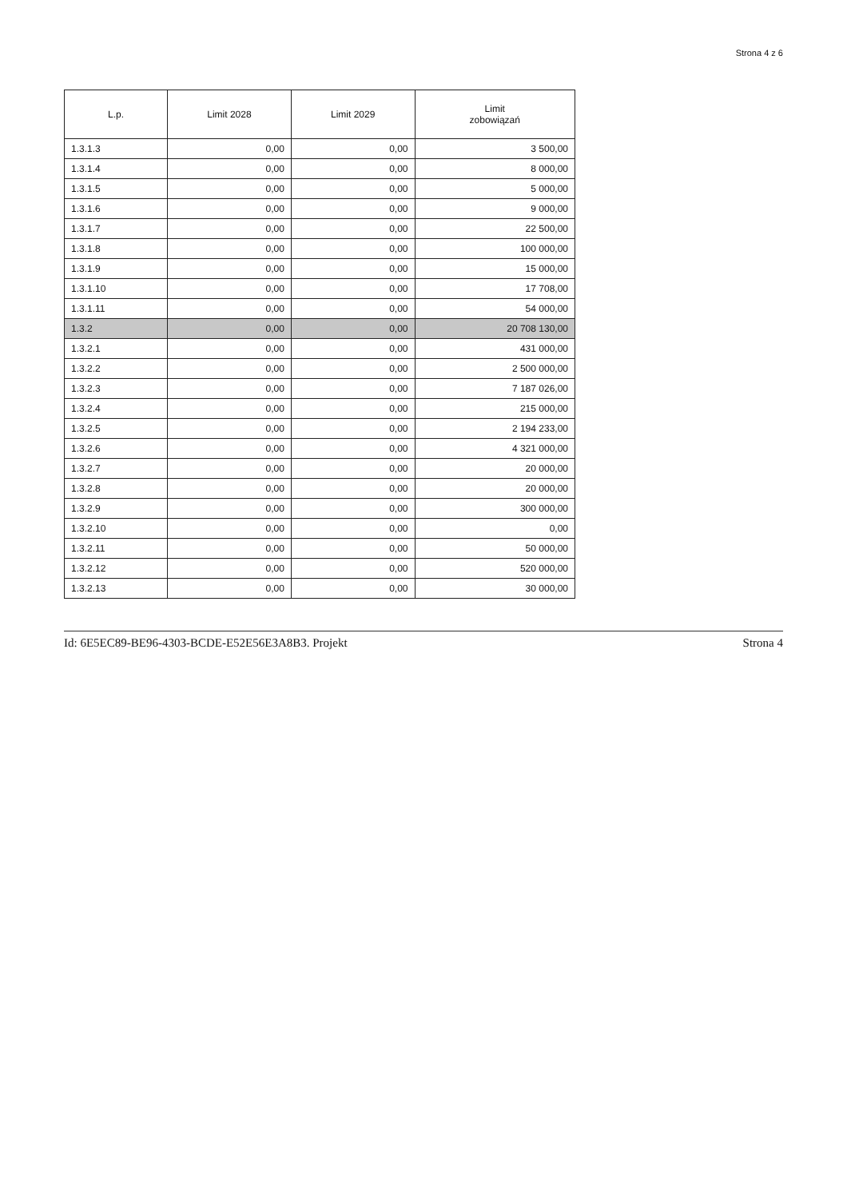Strona 4 z 6
| L.p. | Limit 2028 | Limit 2029 | Limit zobowiązań |
| --- | --- | --- | --- |
| 1.3.1.3 | 0,00 | 0,00 | 3 500,00 |
| 1.3.1.4 | 0,00 | 0,00 | 8 000,00 |
| 1.3.1.5 | 0,00 | 0,00 | 5 000,00 |
| 1.3.1.6 | 0,00 | 0,00 | 9 000,00 |
| 1.3.1.7 | 0,00 | 0,00 | 22 500,00 |
| 1.3.1.8 | 0,00 | 0,00 | 100 000,00 |
| 1.3.1.9 | 0,00 | 0,00 | 15 000,00 |
| 1.3.1.10 | 0,00 | 0,00 | 17 708,00 |
| 1.3.1.11 | 0,00 | 0,00 | 54 000,00 |
| 1.3.2 | 0,00 | 0,00 | 20 708 130,00 |
| 1.3.2.1 | 0,00 | 0,00 | 431 000,00 |
| 1.3.2.2 | 0,00 | 0,00 | 2 500 000,00 |
| 1.3.2.3 | 0,00 | 0,00 | 7 187 026,00 |
| 1.3.2.4 | 0,00 | 0,00 | 215 000,00 |
| 1.3.2.5 | 0,00 | 0,00 | 2 194 233,00 |
| 1.3.2.6 | 0,00 | 0,00 | 4 321 000,00 |
| 1.3.2.7 | 0,00 | 0,00 | 20 000,00 |
| 1.3.2.8 | 0,00 | 0,00 | 20 000,00 |
| 1.3.2.9 | 0,00 | 0,00 | 300 000,00 |
| 1.3.2.10 | 0,00 | 0,00 | 0,00 |
| 1.3.2.11 | 0,00 | 0,00 | 50 000,00 |
| 1.3.2.12 | 0,00 | 0,00 | 520 000,00 |
| 1.3.2.13 | 0,00 | 0,00 | 30 000,00 |
Id: 6E5EC89-BE96-4303-BCDE-E52E56E3A8B3. Projekt Strona 4